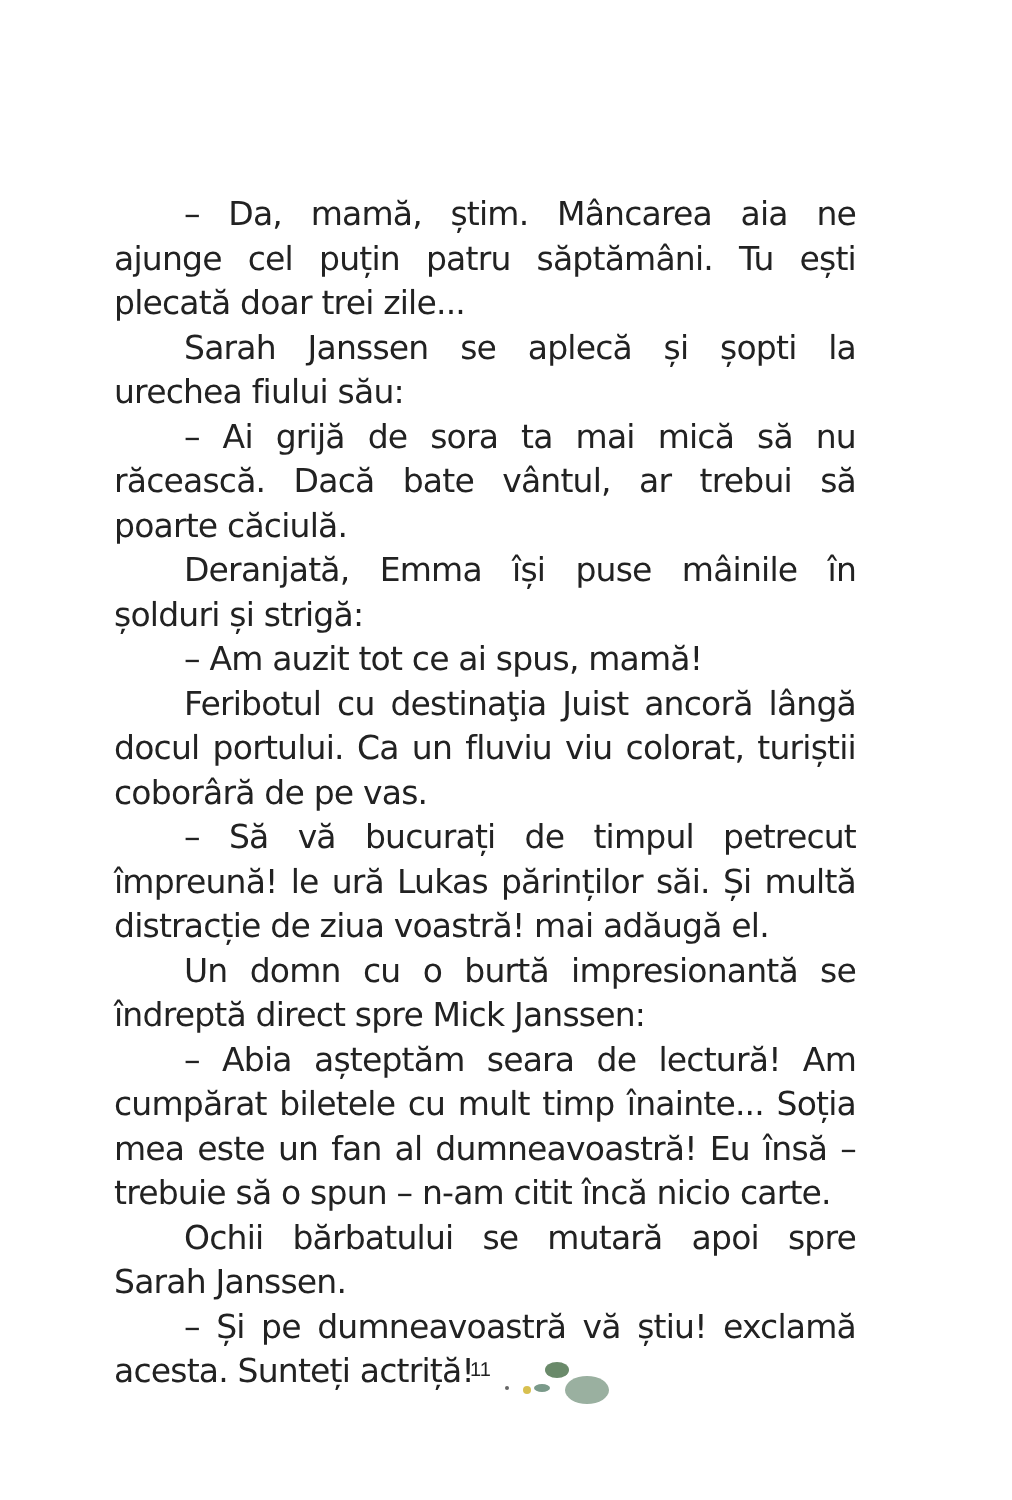– Da, mamă, știm. Mâncarea aia ne ajunge cel puțin patru săptămâni. Tu ești plecată doar trei zile...
Sarah Janssen se aplecă și șopti la urechea fiului său:
– Ai grijă de sora ta mai mică să nu răcească. Dacă bate vântul, ar trebui să poarte căciulă.
Deranjată, Emma își puse mâinile în șolduri și strigă:
– Am auzit tot ce ai spus, mamă!
Feribotul cu destinaţia Juist ancoră lângă docul portului. Ca un fluviu viu colorat, turiștii coborâră de pe vas.
– Să vă bucurați de timpul petrecut împreună! le ură Lukas părinților săi. Și multă distracție de ziua voastră! mai adăugă el.
Un domn cu o burtă impresionantă se îndreptă direct spre Mick Janssen:
– Abia așteptăm seara de lectură! Am cumpărat biletele cu mult timp înainte... Soția mea este un fan al dumneavoastră! Eu însă – trebuie să o spun – n-am citit încă nicio carte.
Ochii bărbatului se mutară apoi spre Sarah Janssen.
– Și pe dumneavoastră vă știu! exclamă acesta. Sunteți actriță!
11